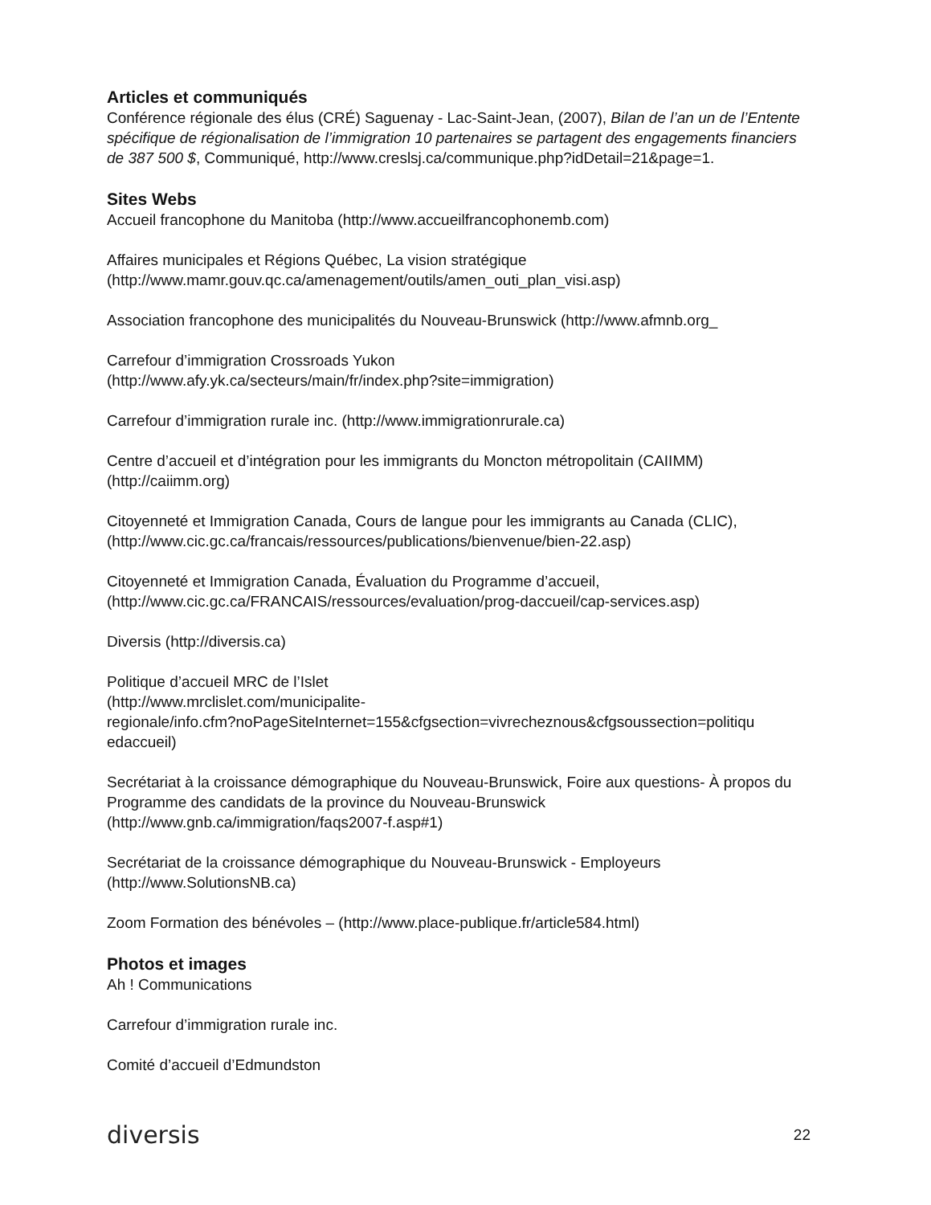Articles et communiqués
Conférence régionale des élus (CRÉ) Saguenay - Lac-Saint-Jean, (2007), Bilan de l’an un de l’Entente spécifique de régionalisation de l’immigration 10 partenaires se partagent des engagements financiers de 387 500 $, Communiqué, http://www.creslsj.ca/communique.php?idDetail=21&page=1.
Sites Webs
Accueil francophone du Manitoba (http://www.accueilfrancophonemb.com)
Affaires municipales et Régions Québec, La vision stratégique (http://www.mamr.gouv.qc.ca/amenagement/outils/amen_outi_plan_visi.asp)
Association francophone des municipalités du Nouveau-Brunswick (http://www.afmnb.org_
Carrefour d’immigration Crossroads Yukon
(http://www.afy.yk.ca/secteurs/main/fr/index.php?site=immigration)
Carrefour d’immigration rurale inc. (http://www.immigrationrurale.ca)
Centre d’accueil et d’intégration pour les immigrants du Moncton métropolitain (CAIIMM) (http://caiimm.org)
Citoyenneté et Immigration Canada, Cours de langue pour les immigrants au Canada (CLIC), (http://www.cic.gc.ca/francais/ressources/publications/bienvenue/bien-22.asp)
Citoyenneté et Immigration Canada, Évaluation du Programme d’accueil, (http://www.cic.gc.ca/FRANCAIS/ressources/evaluation/prog-daccueil/cap-services.asp)
Diversis (http://diversis.ca)
Politique d’accueil MRC de l’Islet
(http://www.mrclislet.com/municipalite-
regionale/info.cfm?noPageSiteInternet=155&cfgsection=vivrecheznous&cfgsoussection=politiqu
edaccueil)
Secrétariat à la croissance démographique du Nouveau-Brunswick, Foire aux questions- À propos du Programme des candidats de la province du Nouveau-Brunswick (http://www.gnb.ca/immigration/faqs2007-f.asp#1)
Secrétariat de la croissance démographique du Nouveau-Brunswick - Employeurs (http://www.SolutionsNB.ca)
Zoom Formation des bénévoles – (http://www.place-publique.fr/article584.html)
Photos et images
Ah ! Communications
Carrefour d’immigration rurale inc.
Comité d’accueil d’Edmundston
diversis 22